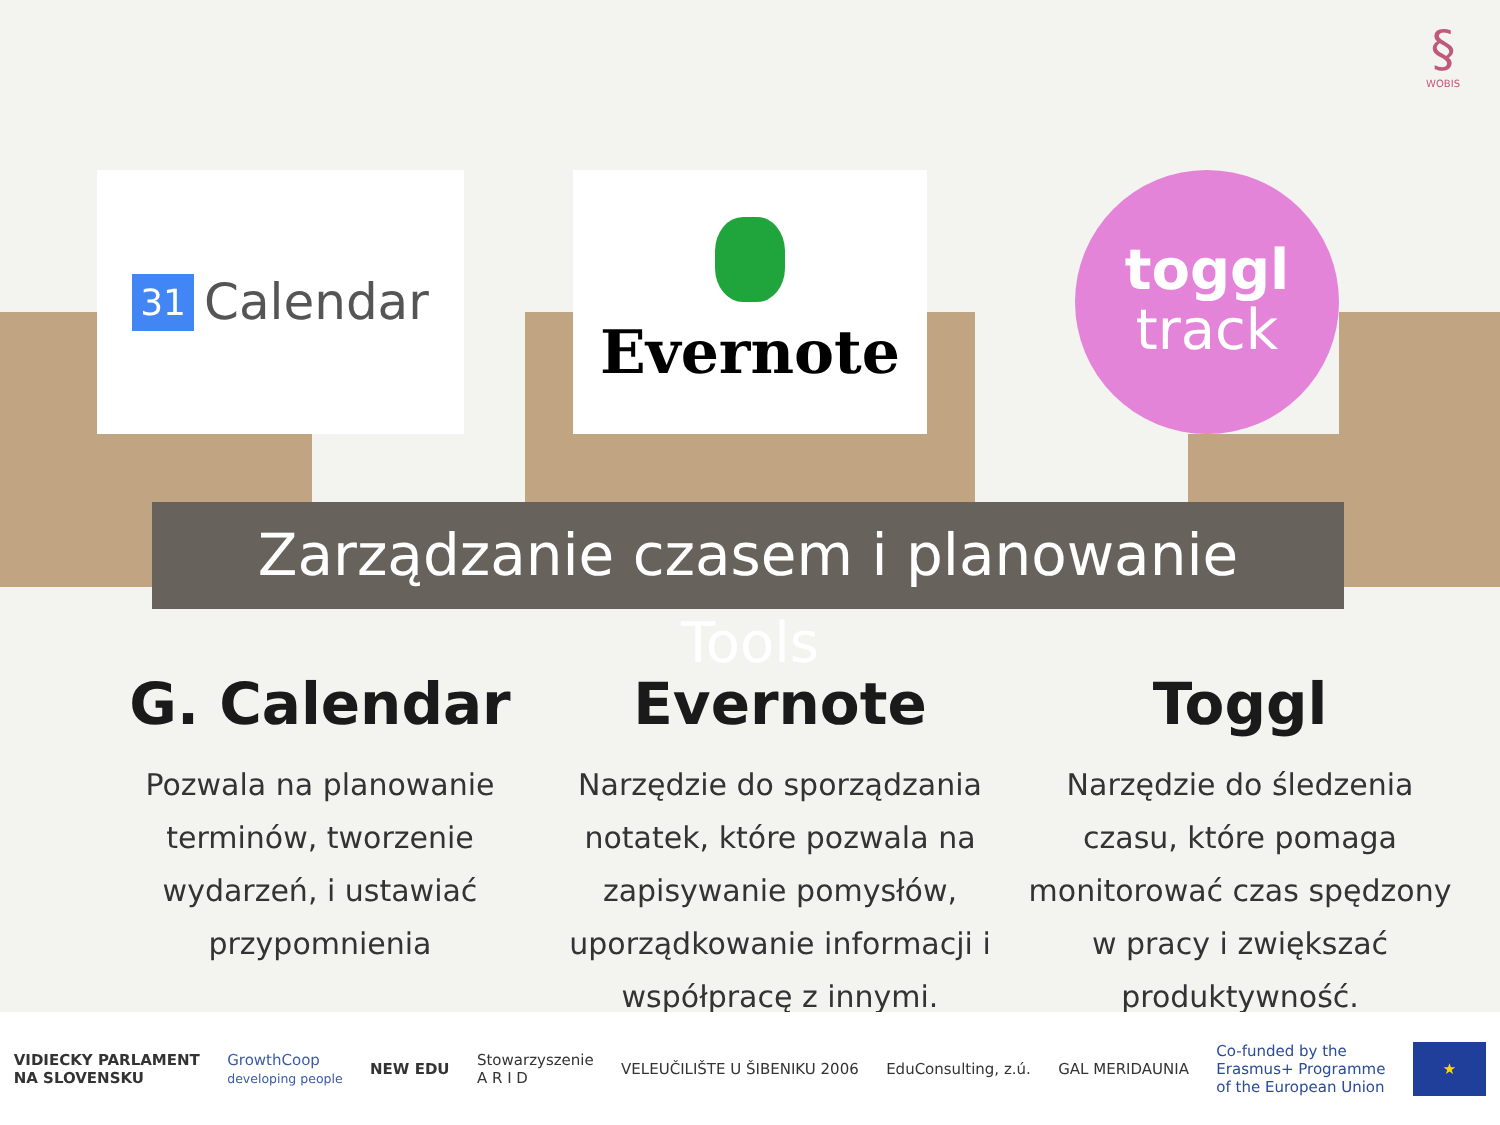§
WOBIS
31 Calendar Evernote
toggl
track
Zarządzanie czasem i planowanie
Tools
G. Calendar
Pozwala na planowanie terminów, tworzenie wydarzeń, i ustawiać przypomnienia
Evernote
Narzędzie do sporządzania notatek, które pozwala na zapisywanie pomysłów, uporządkowanie informacji i współpracę z innymi.
Toggl
Narzędzie do śledzenia czasu, które pomaga monitorować czas spędzony w pracy i zwiększać produktywność.
VIDIECKY PARLAMENT
NA SLOVENSKU GrowthCoop
developing people NEW EDU Stowarzyszenie
A R I D VELEUČILIŠTE U ŠIBENIKU 2006 EduConsulting, z.ú. GAL MERIDAUNIA Co-funded by the
Erasmus+ Programme
of the European Union ★